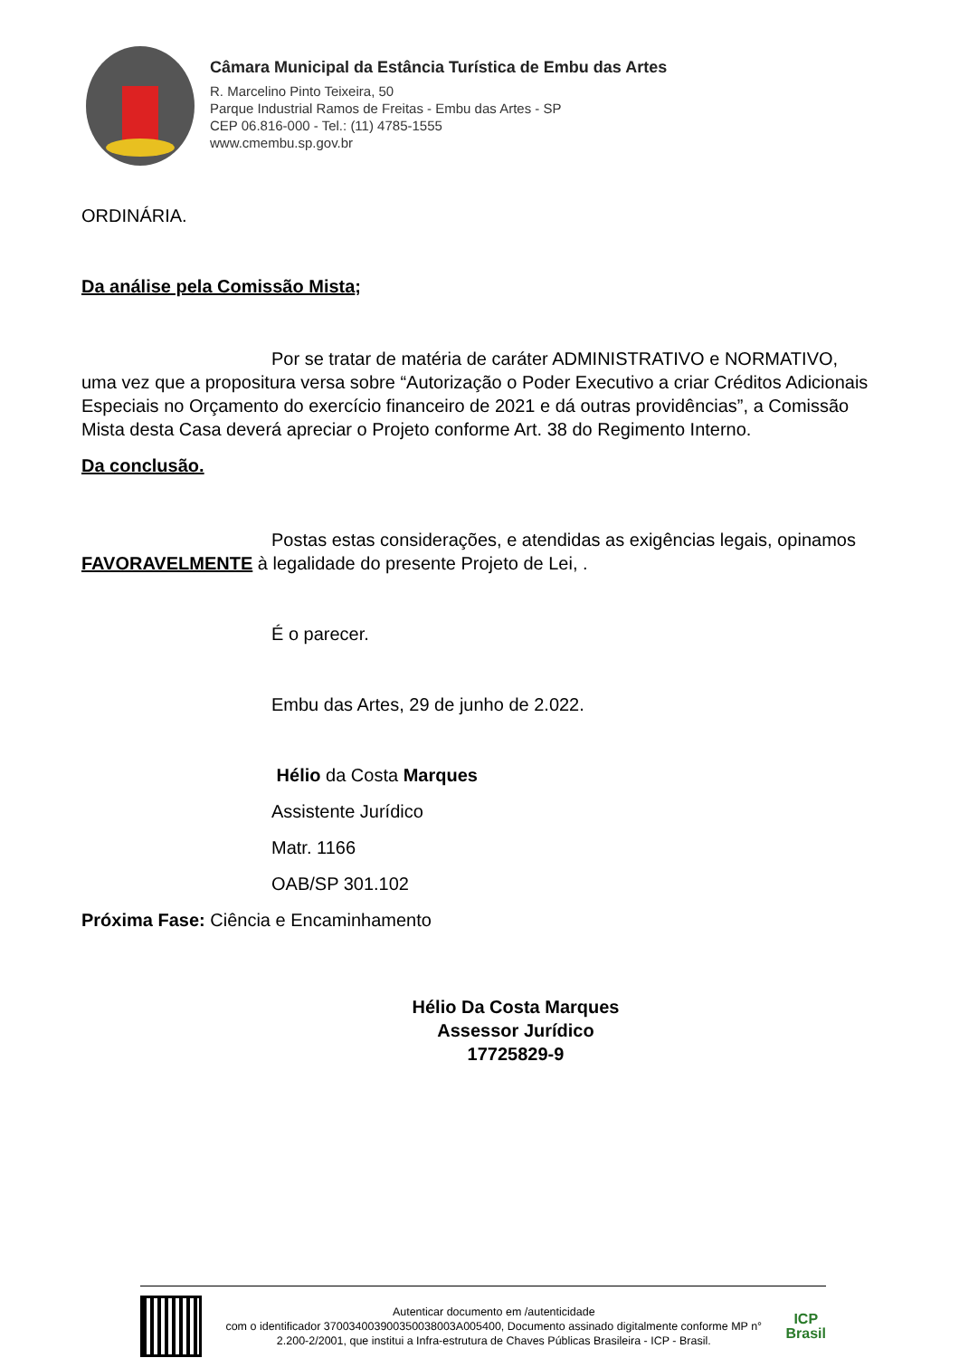Câmara Municipal da Estância Turística de Embu das Artes
R. Marcelino Pinto Teixeira, 50
Parque Industrial Ramos de Freitas - Embu das Artes - SP
CEP 06.816-000 - Tel.: (11) 4785-1555
www.cmembu.sp.gov.br
ORDINÁRIA.
Da análise pela Comissão Mista;
Por se tratar de matéria de caráter ADMINISTRATIVO e NORMATIVO, uma vez que a propositura versa sobre “Autorização o Poder Executivo a criar Créditos Adicionais Especiais no Orçamento do exercício financeiro de 2021 e dá outras providências”, a Comissão Mista desta Casa deverá apreciar o Projeto conforme Art. 38 do Regimento Interno.
Da conclusão.
Postas estas considerações, e atendidas as exigências legais, opinamos FAVORAVELMENTE à legalidade do presente Projeto de Lei, .
É o parecer.
Embu das Artes, 29 de junho de 2.022.
Hélio da Costa Marques
Assistente Jurídico
Matr. 1166
OAB/SP 301.102
Próxima Fase: Ciência e Encaminhamento
Hélio Da Costa Marques
Assessor Jurídico
17725829-9
Autenticar documento em /autenticidade
com o identificador 370034003900350038003A005400, Documento assinado digitalmente conforme MP n° 2.200-2/2001, que institui a Infra-estrutura de Chaves Públicas Brasileira - ICP - Brasil.
ICP
Brasil